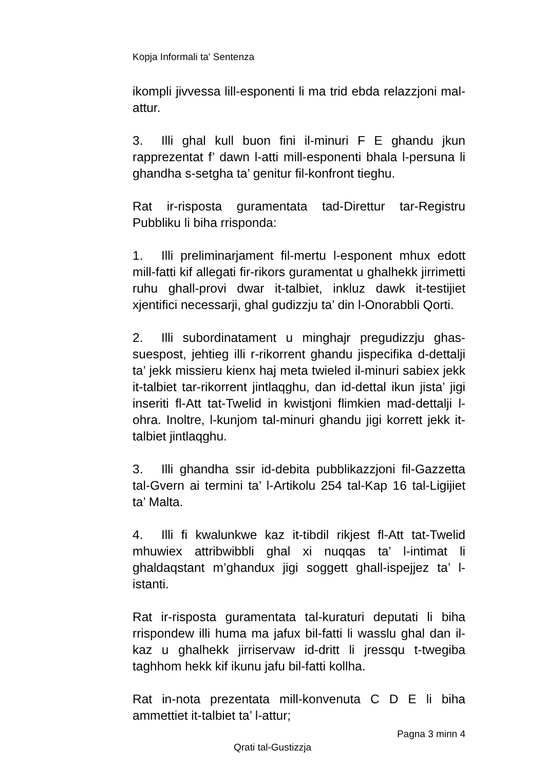Kopja Informali ta' Sentenza
ikompli jivvessa lill-esponenti li ma trid ebda relazzjoni mal-attur.
3. Illi ghal kull buon fini il-minuri F E ghandu jkun rapprezentat f’ dawn l-atti mill-esponenti bhala l-persuna li ghandha s-setgha ta’ genitur fil-konfront tieghu.
Rat ir-risposta guramentata tad-Direttur tar-Registru Pubbliku li biha rrisponda:
1. Illi preliminarjament fil-mertu l-esponent mhux edott mill-fatti kif allegati fir-rikors guramentat u ghalhekk jirrimetti ruhu ghall-provi dwar it-talbiet, inkluz dawk it-testijiet xjentifici necessarji, ghal gudizzju ta’ din l-Onorabbli Qorti.
2. Illi subordinatament u minghajr pregudizzju ghas-suespost, jehtieg illi r-rikorrent ghandu jispecifika d-dettalji ta’ jekk missieru kienx haj meta twieled il-minuri sabiex jekk it-talbiet tar-rikorrent jintlaqghu, dan id-dettal ikun jista’ jigi inseriti fl-Att tat-Twelid in kwistjoni flimkien mad-dettalji l-ohra. Inoltre, l-kunjom tal-minuri ghandu jigi korrett jekk it-talbiet jintlaqghu.
3. Illi ghandha ssir id-debita pubblikazzjoni fil-Gazzetta tal-Gvern ai termini ta’ l-Artikolu 254 tal-Kap 16 tal-Ligijiet ta’ Malta.
4. Illi fi kwalunkwe kaz it-tibdil rikjest fl-Att tat-Twelid mhuwiex attribwibbli ghal xi nuqqas ta’ l-intimat li ghaldaqstant m’ghandux jigi soggett ghall-ispejjez ta’ l-istanti.
Rat ir-risposta guramentata tal-kuraturi deputati li biha rrispondew illi huma ma jafux bil-fatti li wasslu ghal dan il-kaz u ghalhekk jirriservaw id-dritt li jressqu t-twegiba taghhom hekk kif ikunu jafu bil-fatti kollha.
Rat in-nota prezentata mill-konvenuta C D E li biha ammettiet it-talbiet ta’ l-attur;
Pagna 3 minn 4
Qrati tal-Gustizzja